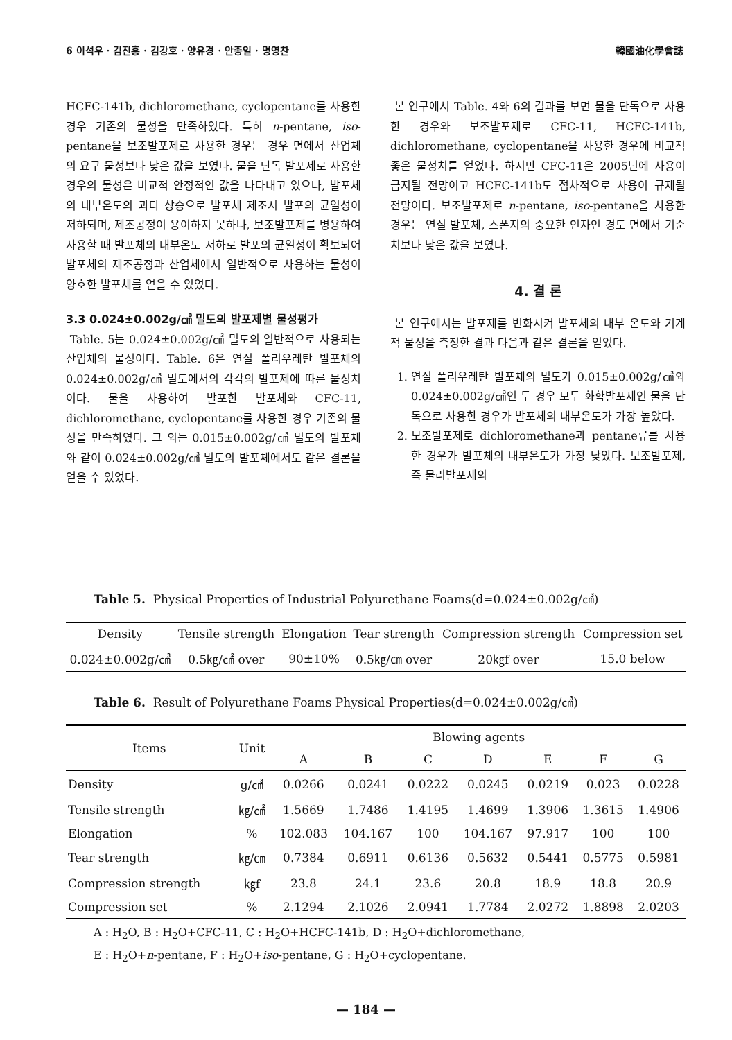6 이석우 · 김진흥 · 김강호 · 양유경 · 안종일 · 명영찬 韓國油化學會誌
HCFC-141b, dichloromethane, cyclopentane를 사용한 경우 기존의 물성을 만족하였다. 특히 n-pentane, iso-pentane을 보조발포제로 사용한 경우는 경우 면에서 산업체의 요구 물성보다 낮은 값을 보였다. 물을 단독 발포제로 사용한 경우의 물성은 비교적 안정적인 값을 나타내고 있으나, 발포체의 내부온도의 과다 상승으로 발포체 제조시 발포의 균일성이 저하되며, 제조공정이 용이하지 못하나, 보조발포제를 병용하여 사용할 때 발포체의 내부온도 저하로 발포의 균일성이 확보되어 발포체의 제조공정과 산업체에서 일반적으로 사용하는 물성이 양호한 발포체를 얻을 수 있었다.
3.3 0.024±0.002g/㎤ 밀도의 발포제별 물성평가
Table. 5는 0.024±0.002g/㎤ 밀도의 일반적으로 사용되는 산업체의 물성이다. Table. 6은 연질 폴리우레탄 발포체의 0.024±0.002g/㎤ 밀도에서의 각각의 발포제에 따른 물성치이다. 물을 사용하여 발포한 발포체와 CFC-11, dichloromethane, cyclopentane를 사용한 경우 기존의 물성을 만족하였다. 그 외는 0.015±0.002g/㎤ 밀도의 발포체와 같이 0.024±0.002g/㎤ 밀도의 발포체에서도 같은 결론을 얻을 수 있었다.
본 연구에서 Table. 4와 6의 결과를 보면 물을 단독으로 사용한 경우와 보조발포제로 CFC-11, HCFC-141b, dichloromethane, cyclopentane을 사용한 경우에 비교적 좋은 물성치를 얻었다. 하지만 CFC-11은 2005년에 사용이 금지될 전망이고 HCFC-141b도 점차적으로 사용이 규제될 전망이다. 보조발포제로 n-pentane, iso-pentane을 사용한 경우는 연질 발포체, 스폰지의 중요한 인자인 경도 면에서 기준치보다 낮은 값을 보였다.
4. 결 론
본 연구에서는 발포제를 변화시켜 발포체의 내부 온도와 기계적 물성을 측정한 결과 다음과 같은 결론을 얻었다.
1. 연질 폴리우레탄 발포체의 밀도가 0.015±0.002g/㎤와 0.024±0.002g/㎤인 두 경우 모두 화학발포제인 물을 단독으로 사용한 경우가 발포체의 내부온도가 가장 높았다.
2. 보조발포제로 dichloromethane과 pentane류를 사용한 경우가 발포체의 내부온도가 가장 낮았다. 보조발포제, 즉 물리발포제의
Table 5. Physical Properties of Industrial Polyurethane Foams(d=0.024±0.002g/㎤)
| Density | Tensile strength | Elongation | Tear strength | Compression strength | Compression set |
| --- | --- | --- | --- | --- | --- |
| 0.024±0.002g/㎤ | 0.5㎏/㎠ over | 90±10% | 0.5㎏/㎝ over | 20㎏f over | 15.0 below |
Table 6. Result of Polyurethane Foams Physical Properties(d=0.024±0.002g/㎤)
| Items | Unit | Blowing agents | | | | | | |
| --- | --- | --- | --- | --- | --- | --- | --- | --- |
| | | A | B | C | D | E | F | G |
| Density | g/㎤ | 0.0266 | 0.0241 | 0.0222 | 0.0245 | 0.0219 | 0.023 | 0.0228 |
| Tensile strength | ㎏/㎠ | 1.5669 | 1.7486 | 1.4195 | 1.4699 | 1.3906 | 1.3615 | 1.4906 |
| Elongation | % | 102.083 | 104.167 | 100 | 104.167 | 97.917 | 100 | 100 |
| Tear strength | ㎏/㎝ | 0.7384 | 0.6911 | 0.6136 | 0.5632 | 0.5441 | 0.5775 | 0.5981 |
| Compression strength | ㎏f | 23.8 | 24.1 | 23.6 | 20.8 | 18.9 | 18.8 | 20.9 |
| Compression set | % | 2.1294 | 2.1026 | 2.0941 | 1.7784 | 2.0272 | 1.8898 | 2.0203 |
A : H<sub>2</sub>O, B : H<sub>2</sub>O+CFC-11, C : H<sub>2</sub>O+HCFC-141b, D : H<sub>2</sub>O+dichloromethane,
E : H<sub>2</sub>O+n-pentane, F : H<sub>2</sub>O+iso-pentane, G : H<sub>2</sub>O+cyclopentane.
— 184 —